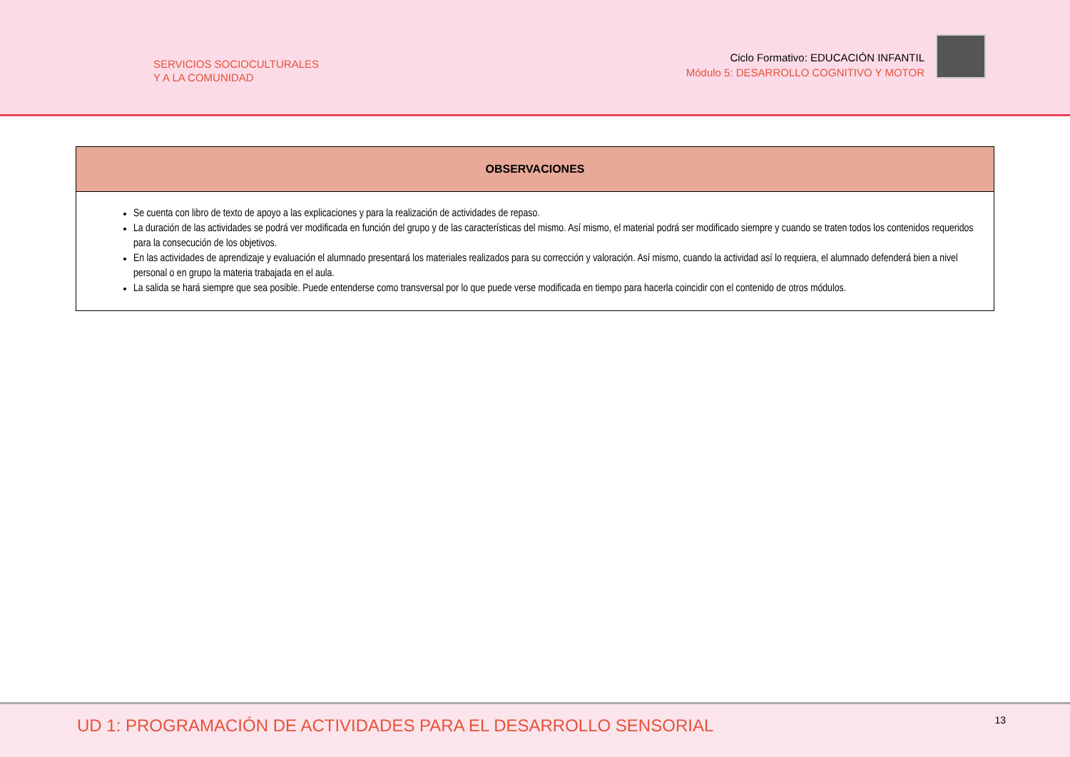SERVICIOS SOCIOCULTURALES
Y A LA COMUNIDAD
Ciclo Formativo: EDUCACIÓN INFANTIL
Módulo 5: DESARROLLO COGNITIVO Y MOTOR
| OBSERVACIONES |
| --- |
| Se cuenta con libro de texto de apoyo a las explicaciones y para la realización de actividades de repaso. La duración de las actividades se podrá ver modificada en función del grupo y de las características del mismo. Así mismo, el material podrá ser modificado siempre y cuando se traten todos los contenidos requeridos para la consecución de los objetivos. En las actividades de aprendizaje y evaluación el alumnado presentará los materiales realizados para su corrección y valoración. Así mismo, cuando la actividad así lo requiera, el alumnado defenderá bien a nivel personal o en grupo la materia trabajada en el aula. La salida se hará siempre que sea posible. Puede entenderse como transversal por lo que puede verse modificada en tiempo para hacerla coincidir con el contenido de otros módulos. |
UD 1: PROGRAMACIÓN DE ACTIVIDADES PARA EL DESARROLLO SENSORIAL
13